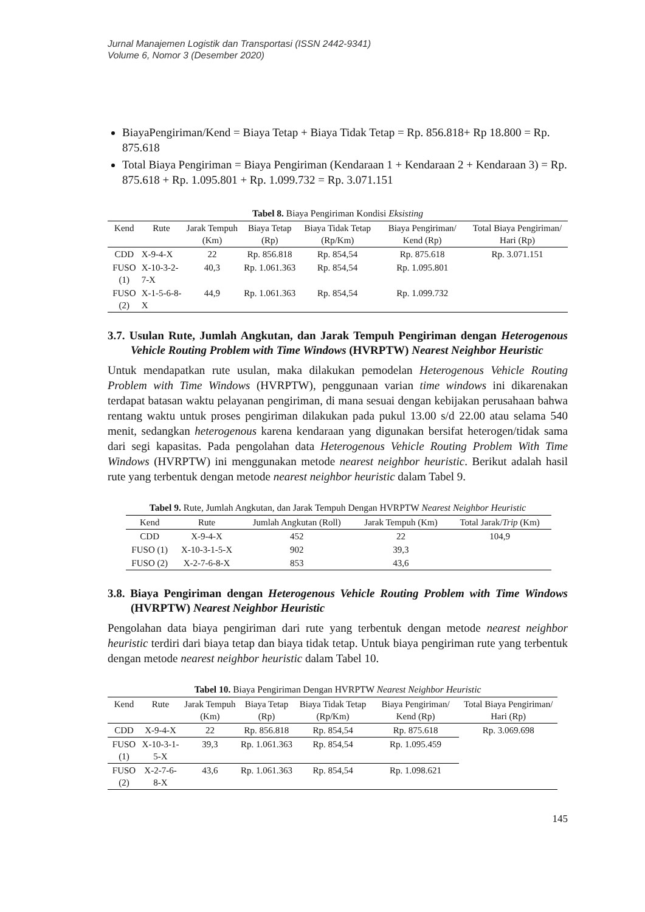Jurnal Manajemen Logistik dan Transportasi (ISSN 2442-9341)
Volume 6, Nomor 3 (Desember 2020)
BiayaPengiriman/Kend = Biaya Tetap + Biaya Tidak Tetap = Rp. 856.818+ Rp 18.800 = Rp. 875.618
Total Biaya Pengiriman = Biaya Pengiriman (Kendaraan 1 + Kendaraan 2 + Kendaraan 3) = Rp. 875.618 + Rp. 1.095.801 + Rp. 1.099.732 = Rp. 3.071.151
Tabel 8. Biaya Pengiriman Kondisi Eksisting
| Kend | Rute | Jarak Tempuh (Km) | Biaya Tetap (Rp) | Biaya Tidak Tetap (Rp/Km) | Biaya Pengiriman/ Kend (Rp) | Total Biaya Pengiriman/ Hari (Rp) |
| --- | --- | --- | --- | --- | --- | --- |
| CDD | X-9-4-X | 22 | Rp. 856.818 | Rp. 854,54 | Rp. 875.618 | Rp. 3.071.151 |
| FUSO (1) | X-10-3-2-7-X | 40,3 | Rp. 1.061.363 | Rp. 854,54 | Rp. 1.095.801 | |
| FUSO (2) | X-1-5-6-8-X | 44,9 | Rp. 1.061.363 | Rp. 854,54 | Rp. 1.099.732 | |
3.7. Usulan Rute, Jumlah Angkutan, dan Jarak Tempuh Pengiriman dengan Heterogenous Vehicle Routing Problem with Time Windows (HVRPTW) Nearest Neighbor Heuristic
Untuk mendapatkan rute usulan, maka dilakukan pemodelan Heterogenous Vehicle Routing Problem with Time Windows (HVRPTW), penggunaan varian time windows ini dikarenakan terdapat batasan waktu pelayanan pengiriman, di mana sesuai dengan kebijakan perusahaan bahwa rentang waktu untuk proses pengiriman dilakukan pada pukul 13.00 s/d 22.00 atau selama 540 menit, sedangkan heterogenous karena kendaraan yang digunakan bersifat heterogen/tidak sama dari segi kapasitas. Pada pengolahan data Heterogenous Vehicle Routing Problem With Time Windows (HVRPTW) ini menggunakan metode nearest neighbor heuristic. Berikut adalah hasil rute yang terbentuk dengan metode nearest neighbor heuristic dalam Tabel 9.
Tabel 9. Rute, Jumlah Angkutan, dan Jarak Tempuh Dengan HVRPTW Nearest Neighbor Heuristic
| Kend | Rute | Jumlah Angkutan (Roll) | Jarak Tempuh (Km) | Total Jarak/ Trip (Km) |
| --- | --- | --- | --- | --- |
| CDD | X-9-4-X | 452 | 22 | 104,9 |
| FUSO (1) | X-10-3-1-5-X | 902 | 39,3 | |
| FUSO (2) | X-2-7-6-8-X | 853 | 43,6 | |
3.8. Biaya Pengiriman dengan Heterogenous Vehicle Routing Problem with Time Windows (HVRPTW) Nearest Neighbor Heuristic
Pengolahan data biaya pengiriman dari rute yang terbentuk dengan metode nearest neighbor heuristic terdiri dari biaya tetap dan biaya tidak tetap. Untuk biaya pengiriman rute yang terbentuk dengan metode nearest neighbor heuristic dalam Tabel 10.
Tabel 10. Biaya Pengiriman Dengan HVRPTW Nearest Neighbor Heuristic
| Kend | Rute | Jarak Tempuh (Km) | Biaya Tetap (Rp) | Biaya Tidak Tetap (Rp/Km) | Biaya Pengiriman/ Kend (Rp) | Total Biaya Pengiriman/ Hari (Rp) |
| --- | --- | --- | --- | --- | --- | --- |
| CDD | X-9-4-X | 22 | Rp. 856.818 | Rp. 854,54 | Rp. 875.618 | Rp. 3.069.698 |
| FUSO (1) | X-10-3-1-5-X | 39,3 | Rp. 1.061.363 | Rp. 854,54 | Rp. 1.095.459 | |
| FUSO (2) | X-2-7-6-8-X | 43,6 | Rp. 1.061.363 | Rp. 854,54 | Rp. 1.098.621 | |
145